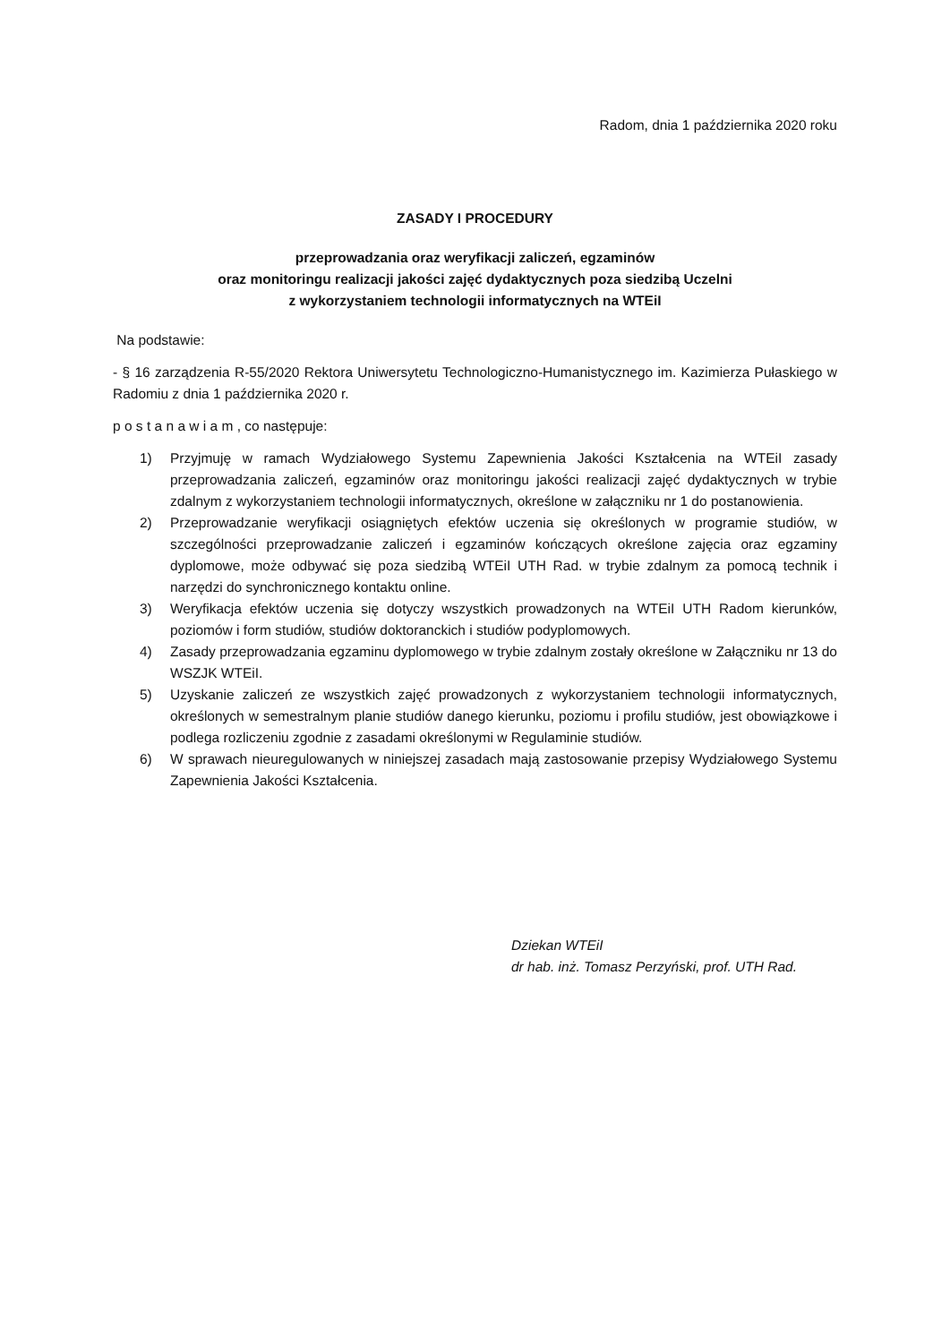Radom, dnia 1 października 2020 roku
ZASADY I PROCEDURY
przeprowadzania oraz weryfikacji zaliczeń, egzaminów
oraz monitoringu realizacji jakości zajęć dydaktycznych poza siedzibą Uczelni
z wykorzystaniem technologii informatycznych na WTEiI
Na podstawie:
- § 16 zarządzenia R-55/2020 Rektora Uniwersytetu Technologiczno-Humanistycznego im. Kazimierza Pułaskiego w Radomiu z dnia 1 października 2020 r.
p o s t a n a w i a m , co następuje:
1) Przyjmuję w ramach Wydziałowego Systemu Zapewnienia Jakości Kształcenia na WTEiI zasady przeprowadzania zaliczeń, egzaminów oraz monitoringu jakości realizacji zajęć dydaktycznych w trybie zdalnym z wykorzystaniem technologii informatycznych, określone w załączniku nr 1 do postanowienia.
2) Przeprowadzanie weryfikacji osiągniętych efektów uczenia się określonych w programie studiów, w szczególności przeprowadzanie zaliczeń i egzaminów kończących określone zajęcia oraz egzaminy dyplomowe, może odbywać się poza siedzibą WTEiI UTH Rad. w trybie zdalnym za pomocą technik i narzędzi do synchronicznego kontaktu online.
3) Weryfikacja efektów uczenia się dotyczy wszystkich prowadzonych na WTEiI UTH Radom kierunków, poziomów i form studiów, studiów doktoranckich i studiów podyplomowych.
4) Zasady przeprowadzania egzaminu dyplomowego w trybie zdalnym zostały określone w Załączniku nr 13 do WSZJK WTEiI.
5) Uzyskanie zaliczeń ze wszystkich zajęć prowadzonych z wykorzystaniem technologii informatycznych, określonych w semestralnym planie studiów danego kierunku, poziomu i profilu studiów, jest obowiązkowe i podlega rozliczeniu zgodnie z zasadami określonymi w Regulaminie studiów.
6) W sprawach nieuregulowanych w niniejszej zasadach mają zastosowanie przepisy Wydziałowego Systemu Zapewnienia Jakości Kształcenia.
Dziekan WTEiI
dr hab. inż. Tomasz Perzyński, prof. UTH Rad.